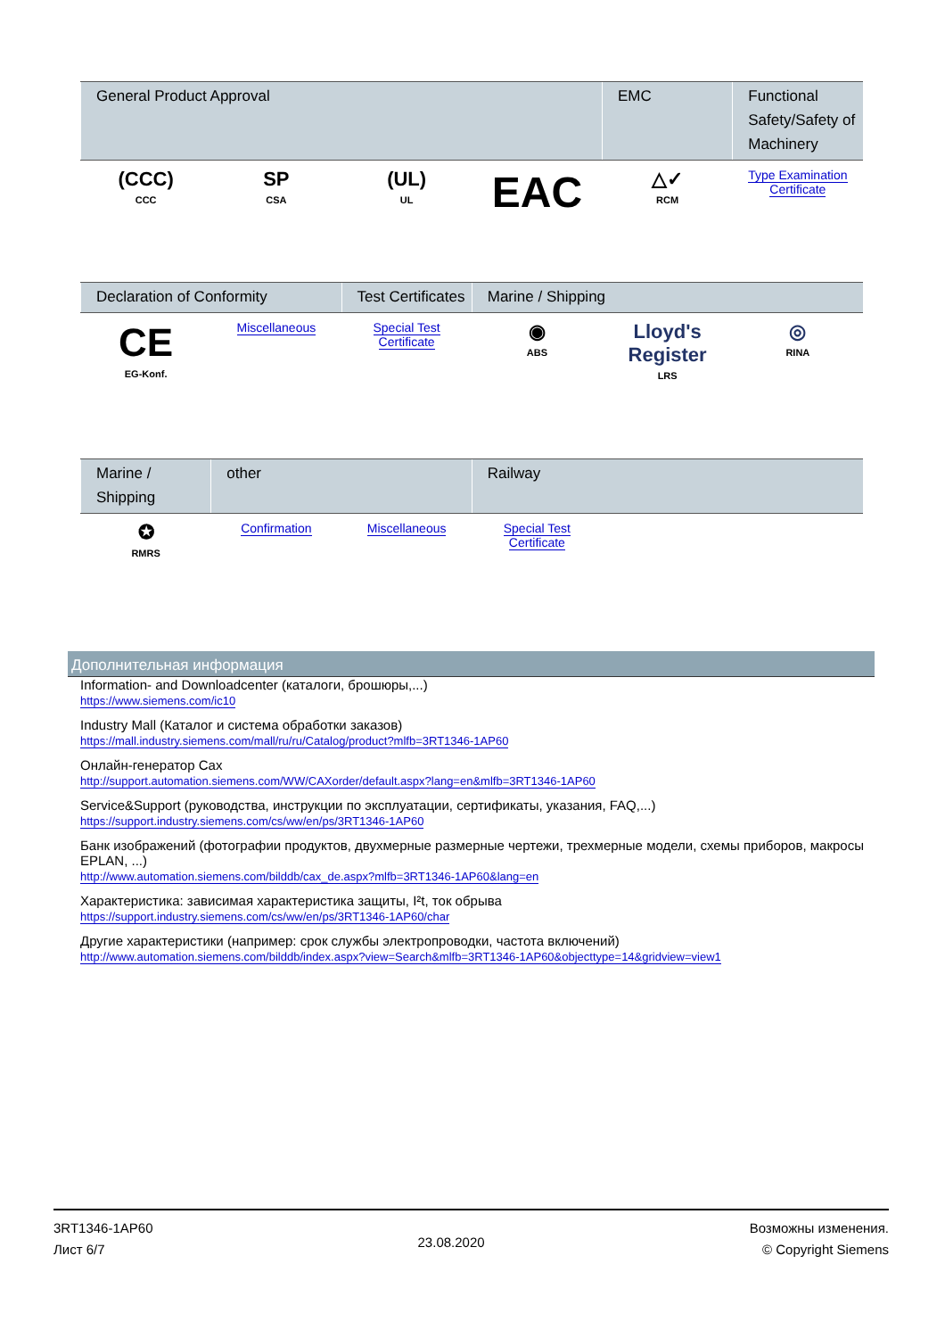| General Product Approval | | | | EMC | Functional Safety/Safety of Machinery |
| --- | --- | --- | --- | --- | --- |
| (CCC) CCC | SP CSA | (UL) UL | EAC | △✓ RCM | Type Examination Certificate |
| Declaration of Conformity | | Test Certificates | Marine / Shipping | | |
| --- | --- | --- | --- | --- | --- |
| CE EG-Konf. | Miscellaneous | Special Test Certificate | ◉ ABS | Lloyd's Register LRS | ◎ RINA |
| Marine / Shipping | other | | Railway | | |
| --- | --- | --- | --- | --- | --- |
| ✪ RMRS | Confirmation | Miscellaneous | Special Test Certificate | | |
Дополнительная информация
Information- and Downloadcenter (каталоги, брошюры,...)
https://www.siemens.com/ic10
Industry Mall (Каталог и система обработки заказов)
https://mall.industry.siemens.com/mall/ru/ru/Catalog/product?mlfb=3RT1346-1AP60
Онлайн-генератор Cax
http://support.automation.siemens.com/WW/CAXorder/default.aspx?lang=en&mlfb=3RT1346-1AP60
Service&Support (руководства, инструкции по эксплуатации, сертификаты, указания, FAQ,...)
https://support.industry.siemens.com/cs/ww/en/ps/3RT1346-1AP60
Банк изображений (фотографии продуктов, двухмерные размерные чертежи, трехмерные модели, схемы приборов, макросы EPLAN, ...)
http://www.automation.siemens.com/bilddb/cax_de.aspx?mlfb=3RT1346-1AP60&lang=en
Характеристика: зависимая характеристика защиты, I²t, ток обрыва
https://support.industry.siemens.com/cs/ww/en/ps/3RT1346-1AP60/char
Другие характеристики (например: срок службы электропроводки, частота включений)
http://www.automation.siemens.com/bilddb/index.aspx?view=Search&mlfb=3RT1346-1AP60&objecttype=14&gridview=view1
3RT1346-1AP60
Лист 6/7
23.08.2020
Возможны изменения.
© Copyright Siemens